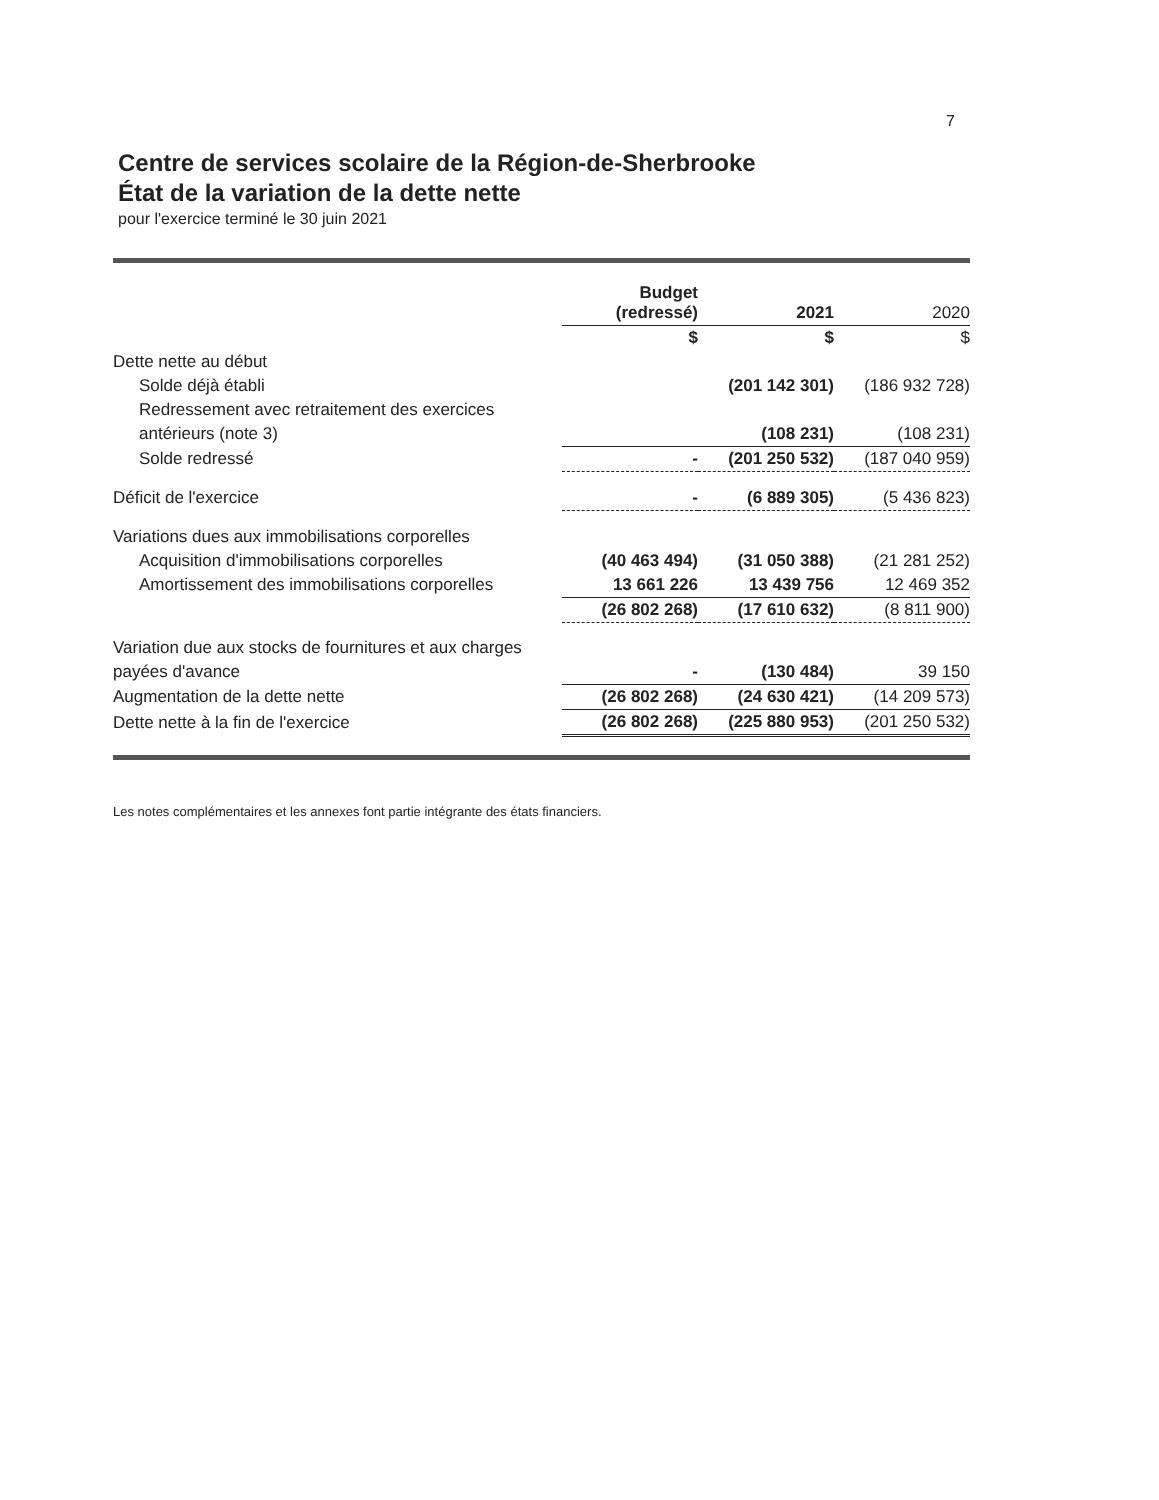7
Centre de services scolaire de la Région-de-Sherbrooke
État de la variation de la dette nette
pour l'exercice terminé le 30 juin 2021
| | Budget (redressé) | 2021 | 2020 |
| --- | --- | --- | --- |
| | $ | $ | $ |
| Dette nette au début | | | |
| Solde déjà établi | | (201 142 301) | (186 932 728) |
| Redressement avec retraitement des exercices | | | |
| antérieurs (note 3) | | (108 231) | (108 231) |
| Solde redressé | - | (201 250 532) | (187 040 959) |
| Déficit de l'exercice | - | (6 889 305) | (5 436 823) |
| Variations dues aux immobilisations corporelles | | | |
| Acquisition d'immobilisations corporelles | (40 463 494) | (31 050 388) | (21 281 252) |
| Amortissement des immobilisations corporelles | 13 661 226 | 13 439 756 | 12 469 352 |
| | (26 802 268) | (17 610 632) | (8 811 900) |
| Variation due aux stocks de fournitures et aux charges | | | |
| payées d'avance | - | (130 484) | 39 150 |
| Augmentation de la dette nette | (26 802 268) | (24 630 421) | (14 209 573) |
| Dette nette à la fin de l'exercice | (26 802 268) | (225 880 953) | (201 250 532) |
Les notes complémentaires et les annexes font partie intégrante des états financiers.